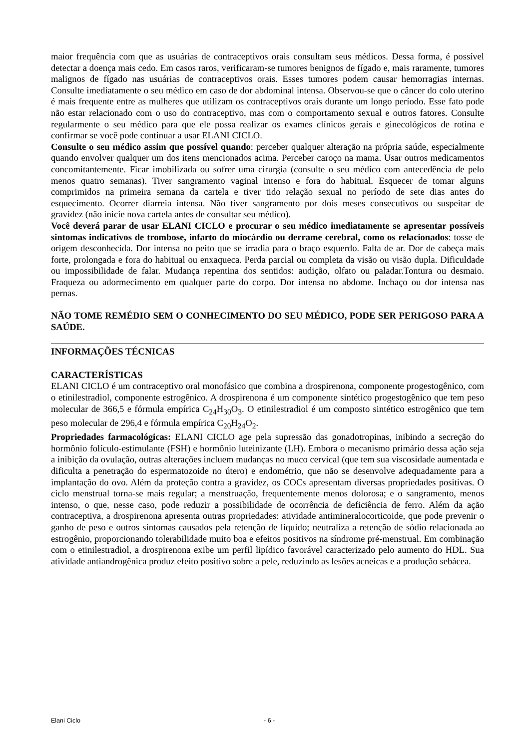maior frequência com que as usuárias de contraceptivos orais consultam seus médicos. Dessa forma, é possível detectar a doença mais cedo. Em casos raros, verificaram-se tumores benignos de fígado e, mais raramente, tumores malignos de fígado nas usuárias de contraceptivos orais. Esses tumores podem causar hemorragias internas. Consulte imediatamente o seu médico em caso de dor abdominal intensa. Observou-se que o câncer do colo uterino é mais frequente entre as mulheres que utilizam os contraceptivos orais durante um longo período. Esse fato pode não estar relacionado com o uso do contraceptivo, mas com o comportamento sexual e outros fatores. Consulte regularmente o seu médico para que ele possa realizar os exames clínicos gerais e ginecológicos de rotina e confirmar se você pode continuar a usar ELANI CICLO.
Consulte o seu médico assim que possível quando: perceber qualquer alteração na própria saúde, especialmente quando envolver qualquer um dos itens mencionados acima. Perceber caroço na mama. Usar outros medicamentos concomitantemente. Ficar imobilizada ou sofrer uma cirurgia (consulte o seu médico com antecedência de pelo menos quatro semanas). Tiver sangramento vaginal intenso e fora do habitual. Esquecer de tomar alguns comprimidos na primeira semana da cartela e tiver tido relação sexual no período de sete dias antes do esquecimento. Ocorrer diarreia intensa. Não tiver sangramento por dois meses consecutivos ou suspeitar de gravidez (não inicie nova cartela antes de consultar seu médico).
Você deverá parar de usar ELANI CICLO e procurar o seu médico imediatamente se apresentar possíveis sintomas indicativos de trombose, infarto do miocárdio ou derrame cerebral, como os relacionados: tosse de origem desconhecida. Dor intensa no peito que se irradia para o braço esquerdo. Falta de ar. Dor de cabeça mais forte, prolongada e fora do habitual ou enxaqueca. Perda parcial ou completa da visão ou visão dupla. Dificuldade ou impossibilidade de falar. Mudança repentina dos sentidos: audição, olfato ou paladar.Tontura ou desmaio. Fraqueza ou adormecimento em qualquer parte do corpo. Dor intensa no abdome. Inchaço ou dor intensa nas pernas.
NÃO TOME REMÉDIO SEM O CONHECIMENTO DO SEU MÉDICO, PODE SER PERIGOSO PARA A SAÚDE.
INFORMAÇÕES TÉCNICAS
CARACTERÍSTICAS
ELANI CICLO é um contraceptivo oral monofásico que combina a drospirenona, componente progestogênico, com o etinilestradiol, componente estrogênico. A drospirenona é um componente sintético progestogênico que tem peso molecular de 366,5 e fórmula empírica C<sub>24</sub>H<sub>30</sub>O<sub>3</sub>. O etinilestradiol é um composto sintético estrogênico que tem peso molecular de 296,4 e fórmula empírica C<sub>20</sub>H<sub>24</sub>O<sub>2</sub>.
Propriedades farmacológicas: ELANI CICLO age pela supressão das gonadotropinas, inibindo a secreção do hormônio folículo-estimulante (FSH) e hormônio luteinizante (LH). Embora o mecanismo primário dessa ação seja a inibição da ovulação, outras alterações incluem mudanças no muco cervical (que tem sua viscosidade aumentada e dificulta a penetração do espermatozoide no útero) e endométrio, que não se desenvolve adequadamente para a implantação do ovo. Além da proteção contra a gravidez, os COCs apresentam diversas propriedades positivas. O ciclo menstrual torna-se mais regular; a menstruação, frequentemente menos dolorosa; e o sangramento, menos intenso, o que, nesse caso, pode reduzir a possibilidade de ocorrência de deficiência de ferro. Além da ação contraceptiva, a drospirenona apresenta outras propriedades: atividade antimineralocorticoide, que pode prevenir o ganho de peso e outros sintomas causados pela retenção de líquido; neutraliza a retenção de sódio relacionada ao estrogênio, proporcionando tolerabilidade muito boa e efeitos positivos na síndrome pré-menstrual. Em combinação com o etinilestradiol, a drospirenona exibe um perfil lipídico favorável caracterizado pelo aumento do HDL. Sua atividade antiandrogênica produz efeito positivo sobre a pele, reduzindo as lesões acneicas e a produção sebácea.
Elani Ciclo - 6 -